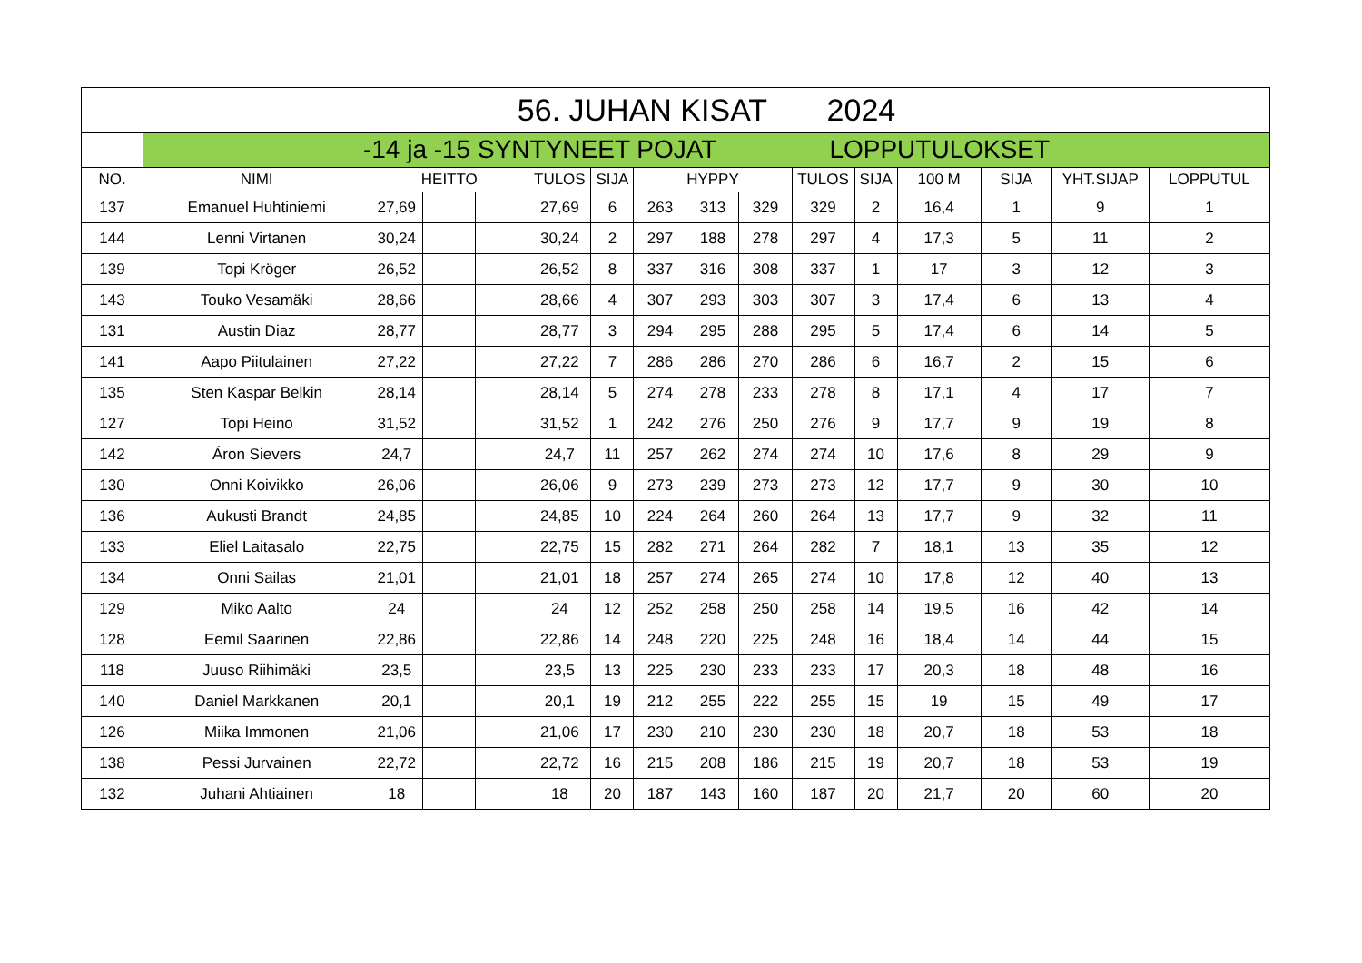| | 56. JUHAN KISAT 2024 | | | | | | | | | | | | | | |
| | -14 ja -15 SYNTYNEET POJAT LOPPUTULOKSET | | | | | | | | | | | | | | |
| NO. | NIMI | HEITTO | | | TULOS | SIJA | HYPPY | | | TULOS | SIJA | 100 M | SIJA | YHT.SIJAP | LOPPUTUL |
| 137 | Emanuel Huhtiniemi | 27,69 | | | 27,69 | 6 | 263 | 313 | 329 | 329 | 2 | 16,4 | 1 | 9 | 1 |
| 144 | Lenni Virtanen | 30,24 | | | 30,24 | 2 | 297 | 188 | 278 | 297 | 4 | 17,3 | 5 | 11 | 2 |
| 139 | Topi Kröger | 26,52 | | | 26,52 | 8 | 337 | 316 | 308 | 337 | 1 | 17 | 3 | 12 | 3 |
| 143 | Touko Vesamäki | 28,66 | | | 28,66 | 4 | 307 | 293 | 303 | 307 | 3 | 17,4 | 6 | 13 | 4 |
| 131 | Austin Diaz | 28,77 | | | 28,77 | 3 | 294 | 295 | 288 | 295 | 5 | 17,4 | 6 | 14 | 5 |
| 141 | Aapo Piitulainen | 27,22 | | | 27,22 | 7 | 286 | 286 | 270 | 286 | 6 | 16,7 | 2 | 15 | 6 |
| 135 | Sten Kaspar Belkin | 28,14 | | | 28,14 | 5 | 274 | 278 | 233 | 278 | 8 | 17,1 | 4 | 17 | 7 |
| 127 | Topi Heino | 31,52 | | | 31,52 | 1 | 242 | 276 | 250 | 276 | 9 | 17,7 | 9 | 19 | 8 |
| 142 | Áron Sievers | 24,7 | | | 24,7 | 11 | 257 | 262 | 274 | 274 | 10 | 17,6 | 8 | 29 | 9 |
| 130 | Onni Koivikko | 26,06 | | | 26,06 | 9 | 273 | 239 | 273 | 273 | 12 | 17,7 | 9 | 30 | 10 |
| 136 | Aukusti Brandt | 24,85 | | | 24,85 | 10 | 224 | 264 | 260 | 264 | 13 | 17,7 | 9 | 32 | 11 |
| 133 | Eliel Laitasalo | 22,75 | | | 22,75 | 15 | 282 | 271 | 264 | 282 | 7 | 18,1 | 13 | 35 | 12 |
| 134 | Onni Sailas | 21,01 | | | 21,01 | 18 | 257 | 274 | 265 | 274 | 10 | 17,8 | 12 | 40 | 13 |
| 129 | Miko Aalto | 24 | | | 24 | 12 | 252 | 258 | 250 | 258 | 14 | 19,5 | 16 | 42 | 14 |
| 128 | Eemil Saarinen | 22,86 | | | 22,86 | 14 | 248 | 220 | 225 | 248 | 16 | 18,4 | 14 | 44 | 15 |
| 118 | Juuso Riihimäki | 23,5 | | | 23,5 | 13 | 225 | 230 | 233 | 233 | 17 | 20,3 | 18 | 48 | 16 |
| 140 | Daniel Markkanen | 20,1 | | | 20,1 | 19 | 212 | 255 | 222 | 255 | 15 | 19 | 15 | 49 | 17 |
| 126 | Miika Immonen | 21,06 | | | 21,06 | 17 | 230 | 210 | 230 | 230 | 18 | 20,7 | 18 | 53 | 18 |
| 138 | Pessi Jurvainen | 22,72 | | | 22,72 | 16 | 215 | 208 | 186 | 215 | 19 | 20,7 | 18 | 53 | 19 |
| 132 | Juhani Ahtiainen | 18 | | | 18 | 20 | 187 | 143 | 160 | 187 | 20 | 21,7 | 20 | 60 | 20 |